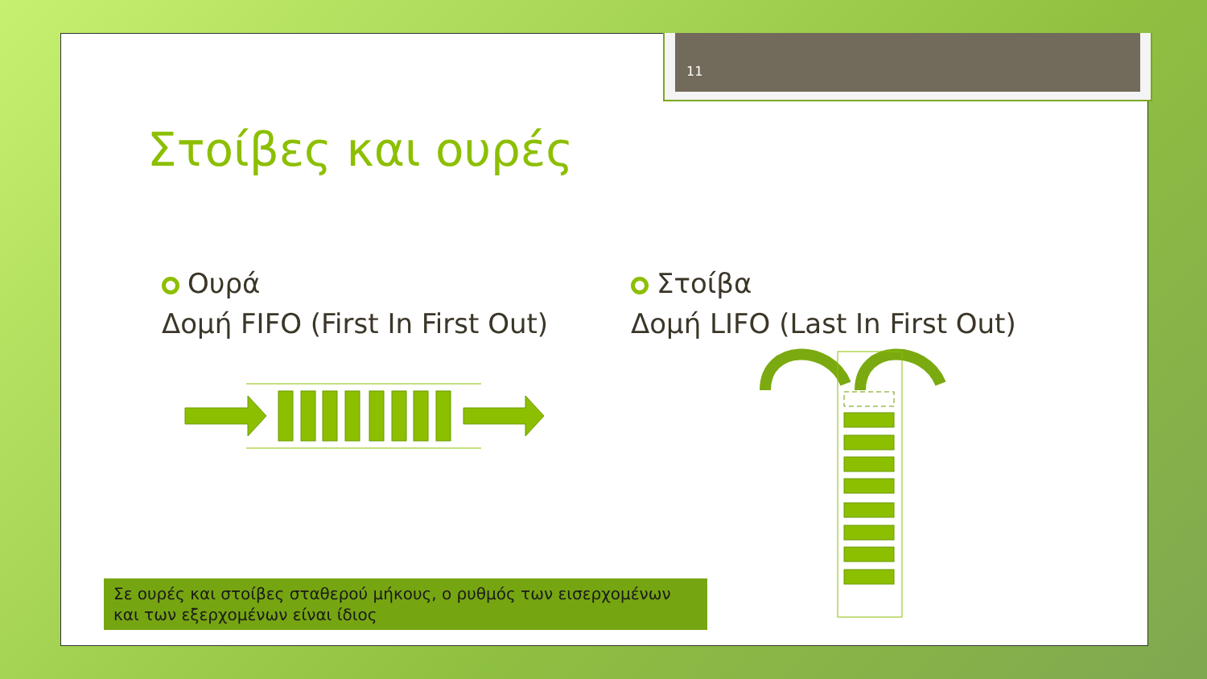11
Στοίβες και ουρές
Ουρά
Δομή FIFO (First In First Out)
Στοίβα
Δομή LIFO (Last In First Out)
Σε ουρές και στοίβες σταθερού μήκους, ο ρυθμός των εισερχομένων και των εξερχομένων είναι ίδιος